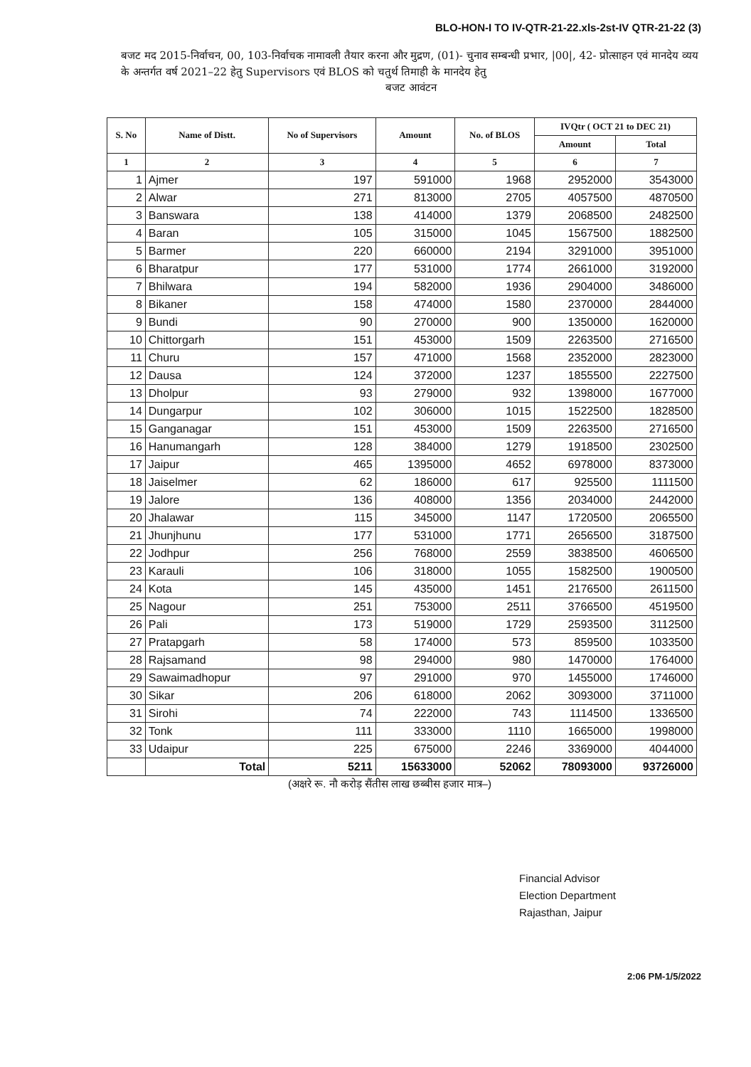BLO-HON-I TO IV-QTR-21-22.xls-2st-IV QTR-21-22 (3)
बजट मद 2015-निर्वाचन, 00, 103-निर्वाचक नामावली तैयार करना और मुद्रण, (01)- चुनाव सम्बन्धी प्रभार, |00|, 42- प्रोत्साहन एवं मानदेय व्यय के अन्तर्गत वर्ष 2021–22 हेतु Supervisors एवं BLOS को चतुर्थ तिमाही के मानदेय हेतु
बजट आवंटन
| S. No | Name of Distt. | No of Supervisors | Amount | No. of BLOS | IVQtr ( OCT 21 to DEC 21) | |
| --- | --- | --- | --- | --- | --- | --- |
| | | | | | Amount | Total |
| 1 | 2 | 3 | 4 | 5 | 6 | 7 |
| 1 | Ajmer | 197 | 591000 | 1968 | 2952000 | 3543000 |
| 2 | Alwar | 271 | 813000 | 2705 | 4057500 | 4870500 |
| 3 | Banswara | 138 | 414000 | 1379 | 2068500 | 2482500 |
| 4 | Baran | 105 | 315000 | 1045 | 1567500 | 1882500 |
| 5 | Barmer | 220 | 660000 | 2194 | 3291000 | 3951000 |
| 6 | Bharatpur | 177 | 531000 | 1774 | 2661000 | 3192000 |
| 7 | Bhilwara | 194 | 582000 | 1936 | 2904000 | 3486000 |
| 8 | Bikaner | 158 | 474000 | 1580 | 2370000 | 2844000 |
| 9 | Bundi | 90 | 270000 | 900 | 1350000 | 1620000 |
| 10 | Chittorgarh | 151 | 453000 | 1509 | 2263500 | 2716500 |
| 11 | Churu | 157 | 471000 | 1568 | 2352000 | 2823000 |
| 12 | Dausa | 124 | 372000 | 1237 | 1855500 | 2227500 |
| 13 | Dholpur | 93 | 279000 | 932 | 1398000 | 1677000 |
| 14 | Dungarpur | 102 | 306000 | 1015 | 1522500 | 1828500 |
| 15 | Ganganagar | 151 | 453000 | 1509 | 2263500 | 2716500 |
| 16 | Hanumangarh | 128 | 384000 | 1279 | 1918500 | 2302500 |
| 17 | Jaipur | 465 | 1395000 | 4652 | 6978000 | 8373000 |
| 18 | Jaiselmer | 62 | 186000 | 617 | 925500 | 1111500 |
| 19 | Jalore | 136 | 408000 | 1356 | 2034000 | 2442000 |
| 20 | Jhalawar | 115 | 345000 | 1147 | 1720500 | 2065500 |
| 21 | Jhunjhunu | 177 | 531000 | 1771 | 2656500 | 3187500 |
| 22 | Jodhpur | 256 | 768000 | 2559 | 3838500 | 4606500 |
| 23 | Karauli | 106 | 318000 | 1055 | 1582500 | 1900500 |
| 24 | Kota | 145 | 435000 | 1451 | 2176500 | 2611500 |
| 25 | Nagour | 251 | 753000 | 2511 | 3766500 | 4519500 |
| 26 | Pali | 173 | 519000 | 1729 | 2593500 | 3112500 |
| 27 | Pratapgarh | 58 | 174000 | 573 | 859500 | 1033500 |
| 28 | Rajsamand | 98 | 294000 | 980 | 1470000 | 1764000 |
| 29 | Sawaimadhopur | 97 | 291000 | 970 | 1455000 | 1746000 |
| 30 | Sikar | 206 | 618000 | 2062 | 3093000 | 3711000 |
| 31 | Sirohi | 74 | 222000 | 743 | 1114500 | 1336500 |
| 32 | Tonk | 111 | 333000 | 1110 | 1665000 | 1998000 |
| 33 | Udaipur | 225 | 675000 | 2246 | 3369000 | 4044000 |
| | Total | 5211 | 15633000 | 52062 | 78093000 | 93726000 |
(अक्षरे रू. नौ करोड़ सैंतीस लाख छब्बीस हजार मात्र–)
Financial Advisor
Election Department
Rajasthan, Jaipur
2:06 PM-1/5/2022